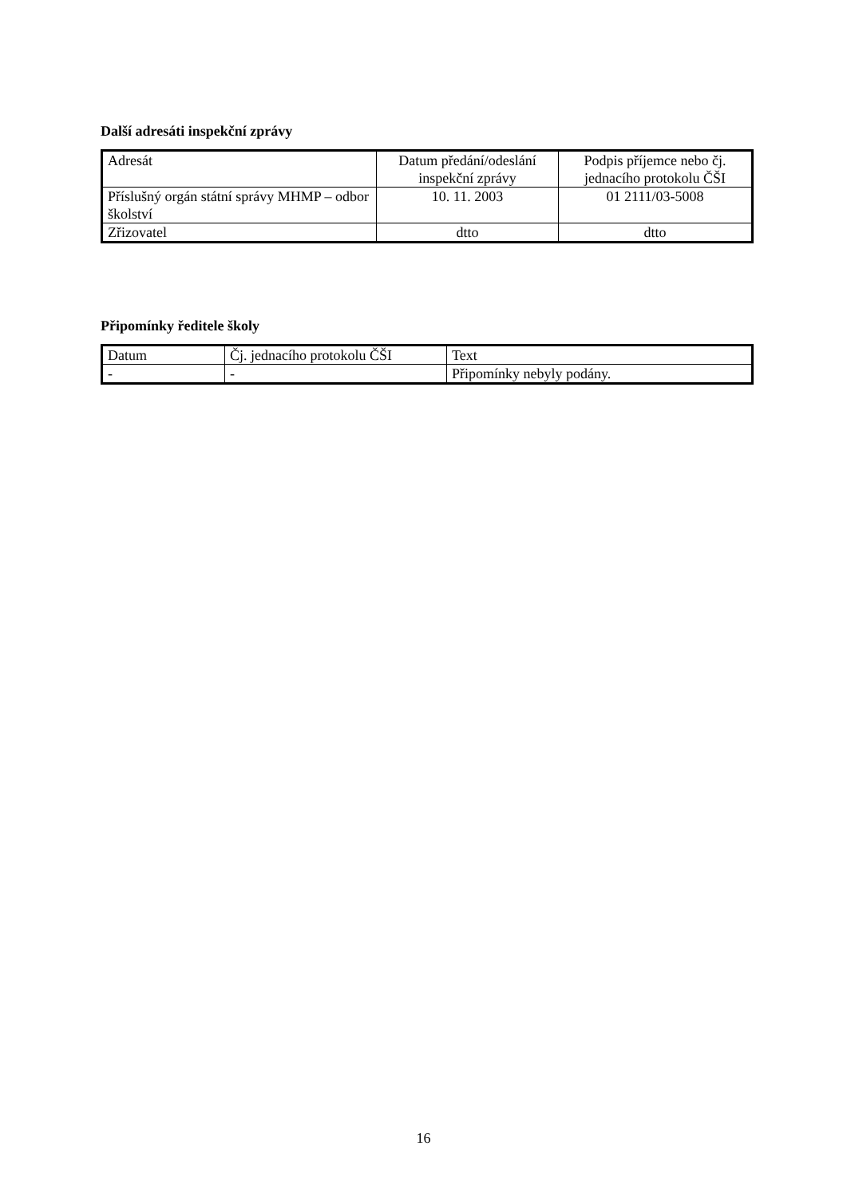Další adresáti inspekční zprávy
| Adresát | Datum předání/odeslání inspekční zprávy | Podpis příjemce nebo čj. jednacího protokolu ČŠI |
| Příslušný orgán státní správy MHMP – odbor školství | 10. 11. 2003 | 01 2111/03-5008 |
| Zřizovatel | dtto | dtto |
Připomínky ředitele školy
| Datum | Čj. jednacího protokolu ČŠI | Text |
| - | - | Připomínky nebyly podány. |
16